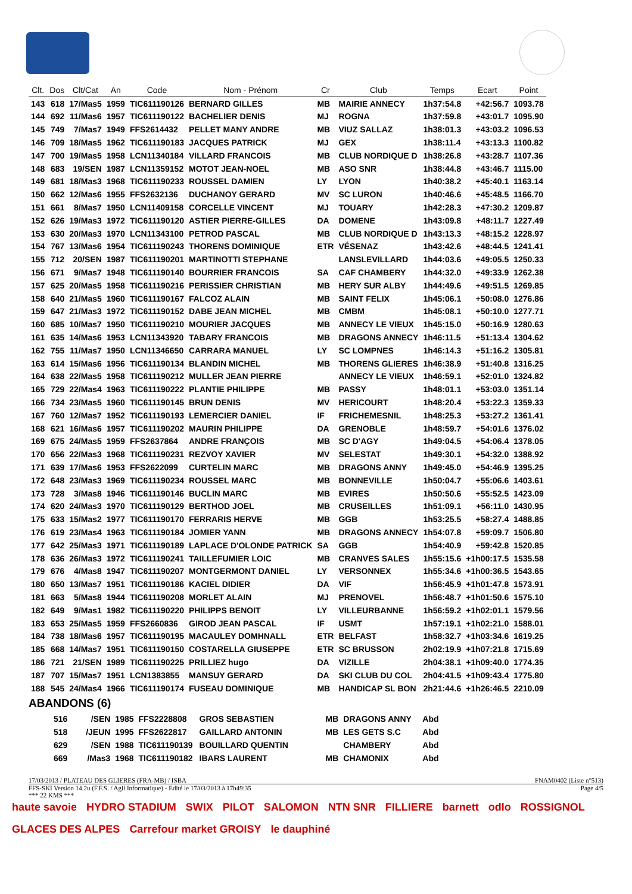| Clt. | Dos | Clt/Cat | An | Code | Nom - Prénom | Cr | Club | Temps | Ecart | Point |
| --- | --- | --- | --- | --- | --- | --- | --- | --- | --- | --- |
| 143 | 618 | 17/Mas5 | 1959 | TIC611190126 | BERNARD GILLES | MB | MAIRIE ANNECY | 1h37:54.8 | +42:56.7 | 1093.78 |
| 144 | 692 | 11/Mas6 | 1957 | TIC611190122 | BACHELIER DENIS | MJ | ROGNA | 1h37:59.8 | +43:01.7 | 1095.90 |
| 145 | 749 | 7/Mas7 | 1949 | FFS2614432 | PELLET MANY ANDRE | MB | VIUZ SALLAZ | 1h38:01.3 | +43:03.2 | 1096.53 |
| 146 | 709 | 18/Mas5 | 1962 | TIC611190183 | JACQUES PATRICK | MJ | GEX | 1h38:11.4 | +43:13.3 | 1100.82 |
| 147 | 700 | 19/Mas5 | 1958 | LCN11340184 | VILLARD FRANCOIS | MB | CLUB NORDIQUE D | 1h38:26.8 | +43:28.7 | 1107.36 |
| 148 | 683 | 19/SEN | 1987 | LCN11359152 | MOTOT JEAN-NOEL | MB | ASO SNR | 1h38:44.8 | +43:46.7 | 1115.00 |
| 149 | 681 | 18/Mas3 | 1968 | TIC611190233 | ROUSSEL DAMIEN | LY | LYON | 1h40:38.2 | +45:40.1 | 1163.14 |
| 150 | 662 | 12/Mas6 | 1955 | FFS2632136 | DUCHANOY GERARD | MV | SC LURON | 1h40:46.6 | +45:48.5 | 1166.70 |
| 151 | 661 | 8/Mas7 | 1950 | LCN11409158 | CORCELLE VINCENT | MJ | TOUARY | 1h42:28.3 | +47:30.2 | 1209.87 |
| 152 | 626 | 19/Mas3 | 1972 | TIC611190120 | ASTIER PIERRE-GILLES | DA | DOMENE | 1h43:09.8 | +48:11.7 | 1227.49 |
| 153 | 630 | 20/Mas3 | 1970 | LCN11343100 | PETROD PASCAL | MB | CLUB NORDIQUE D | 1h43:13.3 | +48:15.2 | 1228.97 |
| 154 | 767 | 13/Mas6 | 1954 | TIC611190243 | THORENS DOMINIQUE | ETR | VÉSENAZ | 1h43:42.6 | +48:44.5 | 1241.41 |
| 155 | 712 | 20/SEN | 1987 | TIC611190201 | MARTINOTTI STEPHANE | | LANSLEVILLARD | 1h44:03.6 | +49:05.5 | 1250.33 |
| 156 | 671 | 9/Mas7 | 1948 | TIC611190140 | BOURRIER FRANCOIS | SA | CAF CHAMBERY | 1h44:32.0 | +49:33.9 | 1262.38 |
| 157 | 625 | 20/Mas5 | 1958 | TIC611190216 | PERISSIER CHRISTIAN | MB | HERY SUR ALBY | 1h44:49.6 | +49:51.5 | 1269.85 |
| 158 | 640 | 21/Mas5 | 1960 | TIC611190167 | FALCOZ ALAIN | MB | SAINT FELIX | 1h45:06.1 | +50:08.0 | 1276.86 |
| 159 | 647 | 21/Mas3 | 1972 | TIC611190152 | DABE JEAN MICHEL | MB | CMBM | 1h45:08.1 | +50:10.0 | 1277.71 |
| 160 | 685 | 10/Mas7 | 1950 | TIC611190210 | MOURIER JACQUES | MB | ANNECY LE VIEUX | 1h45:15.0 | +50:16.9 | 1280.63 |
| 161 | 635 | 14/Mas6 | 1953 | LCN11343920 | TABARY FRANCOIS | MB | DRAGONS ANNECY | 1h46:11.5 | +51:13.4 | 1304.62 |
| 162 | 755 | 11/Mas7 | 1950 | LCN11346650 | CARRARA MANUEL | LY | SC LOMPNES | 1h46:14.3 | +51:16.2 | 1305.81 |
| 163 | 614 | 15/Mas6 | 1956 | TIC611190134 | BLANDIN MICHEL | MB | THORENS GLIERES | 1h46:38.9 | +51:40.8 | 1316.25 |
| 164 | 638 | 22/Mas5 | 1958 | TIC611190212 | MULLER JEAN PIERRE | | ANNECY LE VIEUX | 1h46:59.1 | +52:01.0 | 1324.82 |
| 165 | 729 | 22/Mas4 | 1963 | TIC611190222 | PLANTIE PHILIPPE | MB | PASSY | 1h48:01.1 | +53:03.0 | 1351.14 |
| 166 | 734 | 23/Mas5 | 1960 | TIC611190145 | BRUN DENIS | MV | HERICOURT | 1h48:20.4 | +53:22.3 | 1359.33 |
| 167 | 760 | 12/Mas7 | 1952 | TIC611190193 | LEMERCIER DANIEL | IF | FRICHEMESNIL | 1h48:25.3 | +53:27.2 | 1361.41 |
| 168 | 621 | 16/Mas6 | 1957 | TIC611190202 | MAURIN PHILIPPE | DA | GRENOBLE | 1h48:59.7 | +54:01.6 | 1376.02 |
| 169 | 675 | 24/Mas5 | 1959 | FFS2637864 | ANDRE FRANÇOIS | MB | SC D'AGY | 1h49:04.5 | +54:06.4 | 1378.05 |
| 170 | 656 | 22/Mas3 | 1968 | TIC611190231 | REZVOY XAVIER | MV | SELESTAT | 1h49:30.1 | +54:32.0 | 1388.92 |
| 171 | 639 | 17/Mas6 | 1953 | FFS2622099 | CURTELIN MARC | MB | DRAGONS ANNY | 1h49:45.0 | +54:46.9 | 1395.25 |
| 172 | 648 | 23/Mas3 | 1969 | TIC611190234 | ROUSSEL MARC | MB | BONNEVILLE | 1h50:04.7 | +55:06.6 | 1403.61 |
| 173 | 728 | 3/Mas8 | 1946 | TIC611190146 | BUCLIN MARC | MB | EVIRES | 1h50:50.6 | +55:52.5 | 1423.09 |
| 174 | 620 | 24/Mas3 | 1970 | TIC611190129 | BERTHOD JOEL | MB | CRUSEILLES | 1h51:09.1 | +56:11.0 | 1430.95 |
| 175 | 633 | 15/Mas2 | 1977 | TIC611190170 | FERRARIS HERVE | MB | GGB | 1h53:25.5 | +58:27.4 | 1488.85 |
| 176 | 619 | 23/Mas4 | 1963 | TIC611190184 | JOMIER YANN | MB | DRAGONS ANNECY | 1h54:07.8 | +59:09.7 | 1506.80 |
| 177 | 642 | 25/Mas3 | 1971 | TIC611190189 | LAPLACE D'OLONDE PATRICK | SA | GGB | 1h54:40.9 | +59:42.8 | 1520.85 |
| 178 | 636 | 26/Mas3 | 1972 | TIC611190241 | TAILLEFUMIER LOIC | MB | CRANVES SALES | 1h55:15.6 | +1h00:17.5 | 1535.58 |
| 179 | 676 | 4/Mas8 | 1947 | TIC611190207 | MONTGERMONT DANIEL | LY | VERSONNEX | 1h55:34.6 | +1h00:36.5 | 1543.65 |
| 180 | 650 | 13/Mas7 | 1951 | TIC611190186 | KACIEL DIDIER | DA | VIF | 1h56:45.9 | +1h01:47.8 | 1573.91 |
| 181 | 663 | 5/Mas8 | 1944 | TIC611190208 | MORLET ALAIN | MJ | PRENOVEL | 1h56:48.7 | +1h01:50.6 | 1575.10 |
| 182 | 649 | 9/Mas1 | 1982 | TIC611190220 | PHILIPPS BENOIT | LY | VILLEURBANNE | 1h56:59.2 | +1h02:01.1 | 1579.56 |
| 183 | 653 | 25/Mas5 | 1959 | FFS2660836 | GIROD JEAN PASCAL | IF | USMT | 1h57:19.1 | +1h02:21.0 | 1588.01 |
| 184 | 738 | 18/Mas6 | 1957 | TIC611190195 | MACAULEY DOMHNALL | ETR | BELFAST | 1h58:32.7 | +1h03:34.6 | 1619.25 |
| 185 | 668 | 14/Mas7 | 1951 | TIC611190150 | COSTARELLA GIUSEPPE | ETR | SC BRUSSON | 2h02:19.9 | +1h07:21.8 | 1715.69 |
| 186 | 721 | 21/SEN | 1989 | TIC611190225 | PRILLIEZ hugo | DA | VIZILLE | 2h04:38.1 | +1h09:40.0 | 1774.35 |
| 187 | 707 | 15/Mas7 | 1951 | LCN1383855 | MANSUY GERARD | DA | SKI CLUB DU COL | 2h04:41.5 | +1h09:43.4 | 1775.80 |
| 188 | 545 | 24/Mas4 | 1966 | TIC611190174 | FUSEAU DOMINIQUE | MB | HANDICAP SL BON | 2h21:44.6 | +1h26:46.5 | 2210.09 |
ABANDONS (6)
| | 516 | /SEN | 1985 | FFS2228808 | GROS SEBASTIEN | MB | DRAGONS ANNY | Abd |
| | 518 | /JEUN | 1995 | FFS2622817 | GAILLARD ANTONIN | MB | LES GETS S.C | Abd |
| | 629 | /SEN | 1988 | TIC611190139 | BOUILLARD QUENTIN | | CHAMBERY | Abd |
| | 669 | /Mas3 | 1968 | TIC611190182 | IBARS LAURENT | MB | CHAMONIX | Abd |
17/03/2013 / PLATEAU DES GLIERES (FRA-MB) / ISBA FNAM0402 (Liste n°513)
FFS-SKI Version 14.2u (F.F.S. / Agil Informatique) - Edité le 17/03/2013 à 17h49:35 Page 4/5
*** 22 KMS ***
haute savoie HYDRO STADIUM SWIX PILOT SALOMON NTN SNR FILLIERE barnett odlo ROSSIGNOL GLACES DES ALPES Carrefour market GROISY le dauphiné